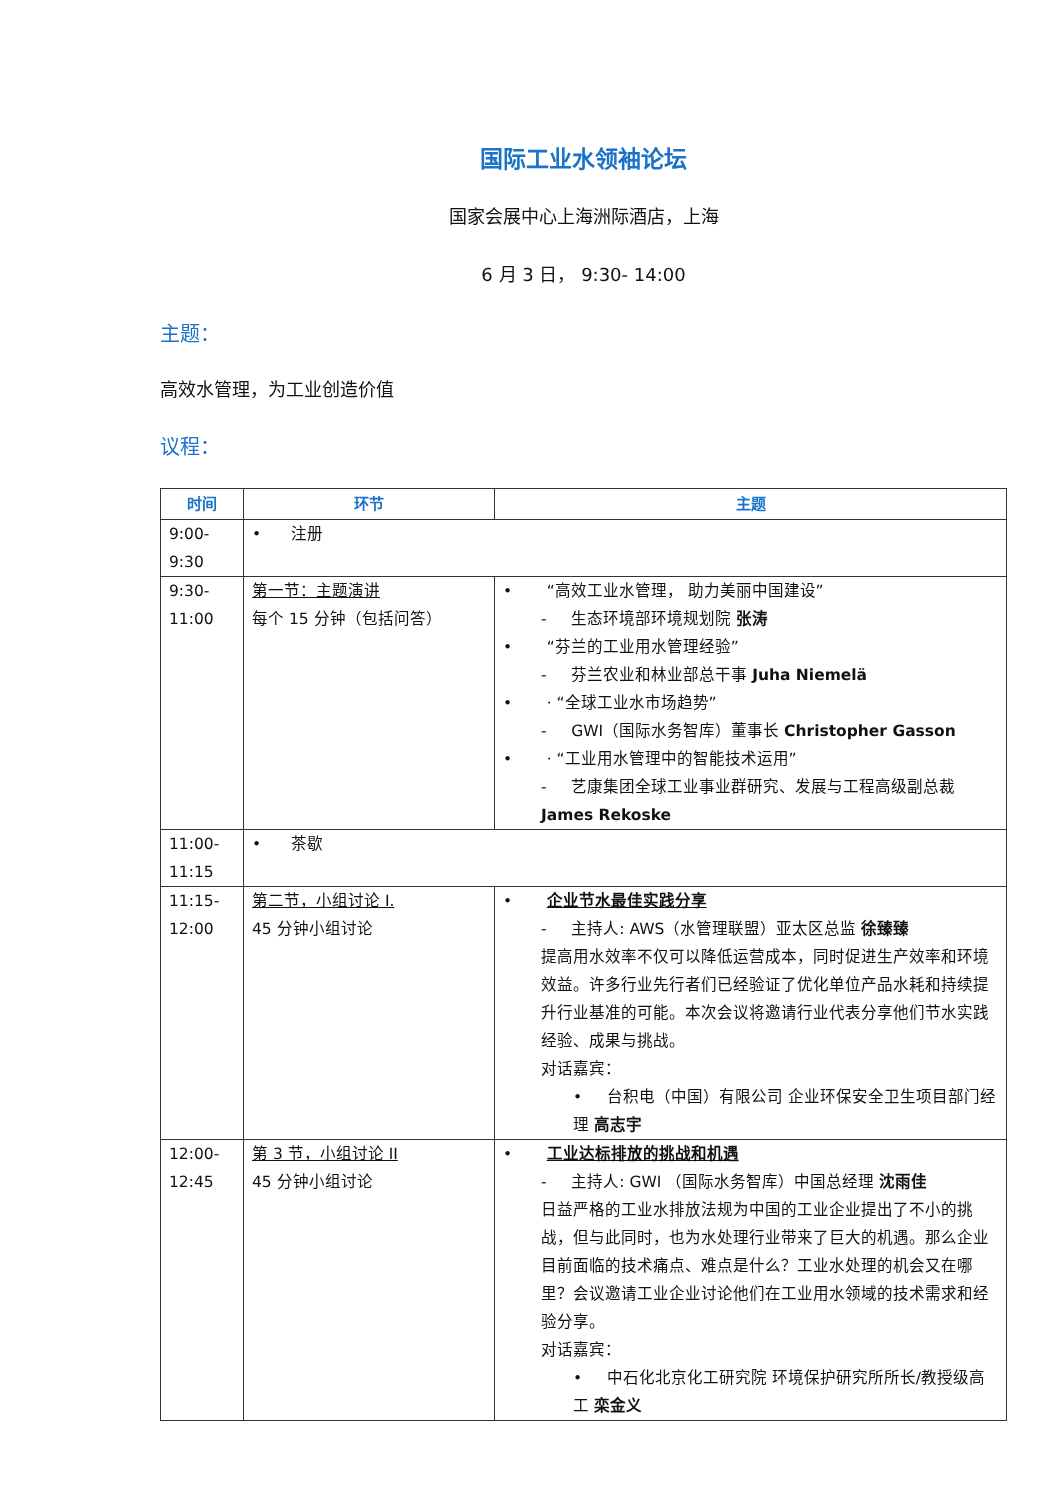国际工业水领袖论坛
国家会展中心上海洲际酒店，上海
6 月 3 日， 9:30- 14:00
主题：
高效水管理，为工业创造价值
议程：
| 时间 | 环节 | 主题 |
| --- | --- | --- |
| 9:00- 9:30 | • 注册 | |
| 9:30- 11:00 | 第一节：主题演讲 每个 15 分钟（包括问答） | • “高效工业水管理， 助力美丽中国建设” - 生态环境部环境规划院 张涛 • “芬兰的工业用水管理经验” - 芬兰农业和林业部总干事 Juha Niemelä • · “全球工业水市场趋势” - GWI（国际水务智库）董事长 Christopher Gasson • · “工业用水管理中的智能技术运用” - 艺康集团全球工业事业群研究、发展与工程高级副总裁 James Rekoske |
| 11:00- 11:15 | • 茶歇 | |
| 11:15- 12:00 | 第二节，小组讨论 I. 45 分钟小组讨论 | • 企业节水最佳实践分享 - 主持人: AWS（水管理联盟）亚太区总监 徐臻臻 提高用水效率不仅可以降低运营成本，同时促进生产效率和环境效益。许多行业先行者们已经验证了优化单位产品水耗和持续提升行业基准的可能。本次会议将邀请行业代表分享他们节水实践经验、成果与挑战。 对话嘉宾： • 台积电（中国）有限公司 企业环保安全卫生项目部门经理 高志宇 |
| 12:00- 12:45 | 第 3 节，小组讨论 II 45 分钟小组讨论 | • 工业达标排放的挑战和机遇 - 主持人: GWI （国际水务智库）中国总经理 沈雨佳 日益严格的工业水排放法规为中国的工业企业提出了不小的挑战，但与此同时，也为水处理行业带来了巨大的机遇。那么企业目前面临的技术痛点、难点是什么？工业水处理的机会又在哪里？会议邀请工业企业讨论他们在工业用水领域的技术需求和经验分享。 对话嘉宾： • 中石化北京化工研究院 环境保护研究所所长/教授级高工 栾金义 |